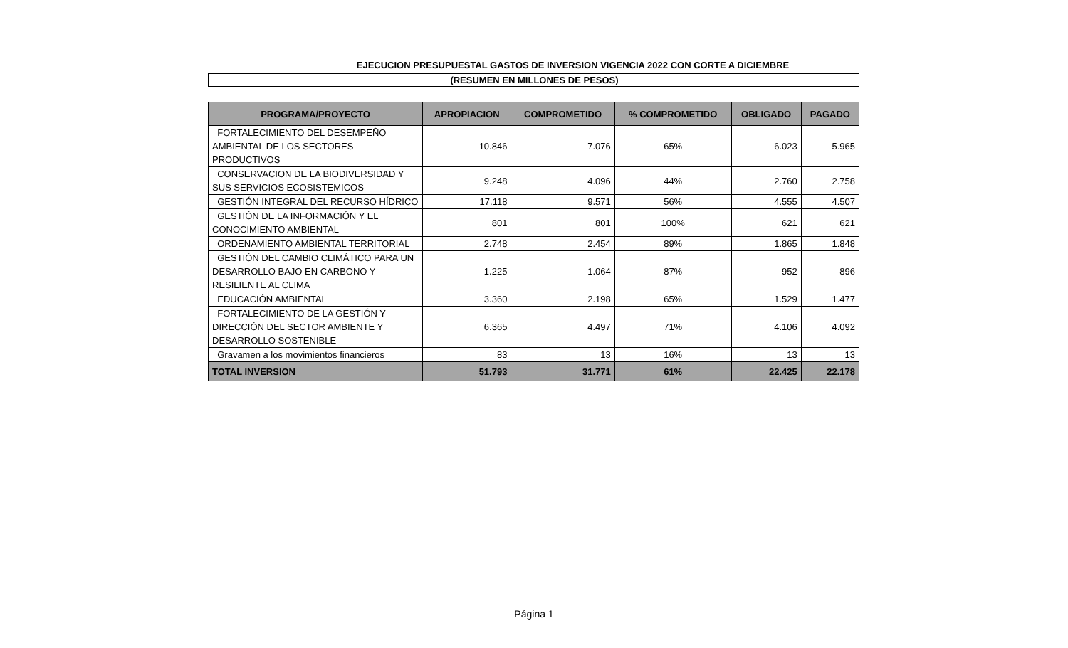EJECUCION PRESUPUESTAL GASTOS DE INVERSION VIGENCIA 2022 CON CORTE A DICIEMBRE
(RESUMEN EN MILLONES DE PESOS)
| PROGRAMA/PROYECTO | APROPIACION | COMPROMETIDO | % COMPROMETIDO | OBLIGADO | PAGADO |
| --- | --- | --- | --- | --- | --- |
| FORTALECIMIENTO DEL DESEMPEÑO AMBIENTAL DE LOS SECTORES PRODUCTIVOS | 10.846 | 7.076 | 65% | 6.023 | 5.965 |
| CONSERVACION DE LA BIODIVERSIDAD Y SUS SERVICIOS ECOSISTEMICOS | 9.248 | 4.096 | 44% | 2.760 | 2.758 |
| GESTIÓN INTEGRAL DEL RECURSO HÍDRICO | 17.118 | 9.571 | 56% | 4.555 | 4.507 |
| GESTIÓN DE LA INFORMACIÓN Y EL CONOCIMIENTO AMBIENTAL | 801 | 801 | 100% | 621 | 621 |
| ORDENAMIENTO AMBIENTAL TERRITORIAL | 2.748 | 2.454 | 89% | 1.865 | 1.848 |
| GESTIÓN DEL CAMBIO CLIMÁTICO PARA UN DESARROLLO BAJO EN CARBONO Y RESILIENTE AL CLIMA | 1.225 | 1.064 | 87% | 952 | 896 |
| EDUCACIÓN AMBIENTAL | 3.360 | 2.198 | 65% | 1.529 | 1.477 |
| FORTALECIMIENTO DE LA GESTIÓN Y DIRECCIÓN DEL SECTOR AMBIENTE Y DESARROLLO SOSTENIBLE | 6.365 | 4.497 | 71% | 4.106 | 4.092 |
| Gravamen a los movimientos financieros | 83 | 13 | 16% | 13 | 13 |
| TOTAL INVERSION | 51.793 | 31.771 | 61% | 22.425 | 22.178 |
Página 1